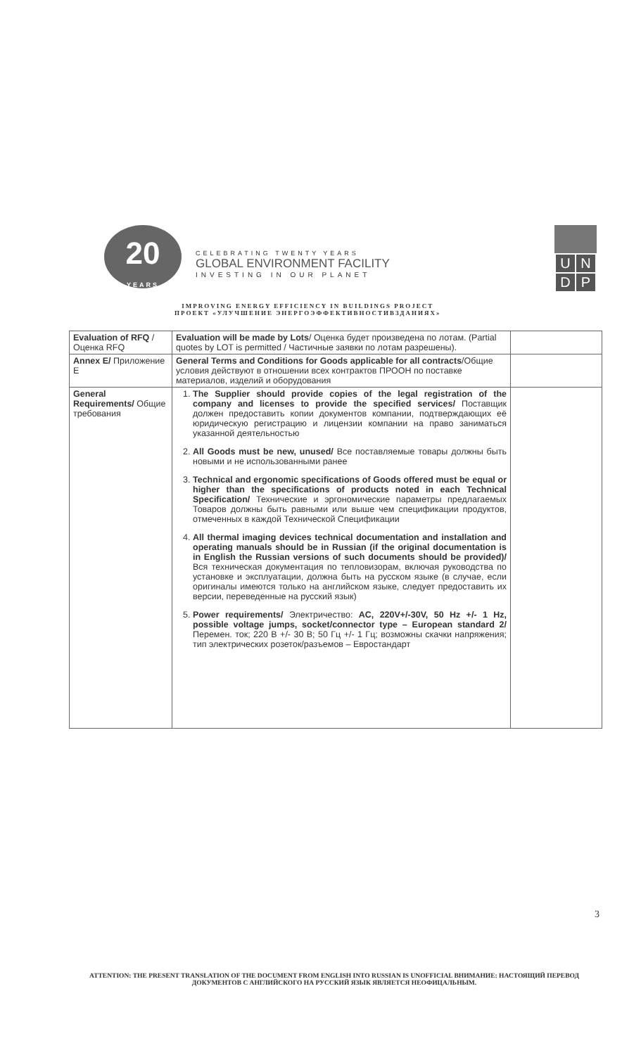20
YEARS
CELEBRATING TWENTY YEARS
GLOBAL ENVIRONMENT FACILITY
INVESTING IN OUR PLANET
| U | N |
| D | P |
IMPROVING ENERGY EFFICIENCY IN BUILDINGS PROJECT
ПРОЕКТ «УЛУЧШЕНИЕ ЭНЕРГОЭФФЕКТИВНОСТИВЗДАНИЯХ»
| Evaluation of RFQ / Оценка RFQ | Evaluation will be made by Lots / Оценка будет произведена по лотам. (Partial quotes by LOT is permitted / Частичные заявки по лотам разрешены). | |
| Annex E/ Приложение E | General Terms and Conditions for Goods applicable for all contracts /Общие условия действуют в отношении всех контрактов ПРООН по поставке материалов, изделий и оборудования | |
| General Requirements/ Общие требования | 1. The Supplier should provide copies of the legal registration of the company and licenses to provide the specified services/ Поставщик должен предоставить копии документов компании, подтверждающих её юридическую регистрацию и лицензии компании на право заниматься указанной деятельностью 2. All Goods must be new, unused/ Все поставляемые товары должны быть новыми и не использованными ранее 3. Technical and ergonomic specifications of Goods offered must be equal or higher than the specifications of products noted in each Technical Specification/ Технические и эргономические параметры предлагаемых Товаров должны быть равными или выше чем спецификации продуктов, отмеченных в каждой Технической Спецификации 4. All thermal imaging devices technical documentation and installation and operating manuals should be in Russian (if the original documentation is in English the Russian versions of such documents should be provided)/ Вся техническая документация по тепловизорам, включая руководства по установке и эксплуатации, должна быть на русском языке (в случае, если оригиналы имеются только на английском языке, следует предоставить их версии, переведенные на русский язык) 5. Power requirements/ Электричество: AC, 220V+/-30V, 50 Hz +/- 1 Hz, possible voltage jumps, socket/connector type – European standard 2/ Перемен. ток; 220 В +/- 30 В; 50 Гц +/- 1 Гц; возможны скачки напряжения; тип электрических розеток/разъемов – Евростандарт | |
3
ATTENTION: THE PRESENT TRANSLATION OF THE DOCUMENT FROM ENGLISH INTO RUSSIAN IS UNOFFICIAL ВНИМАНИЕ: НАСТОЯЩИЙ ПЕРЕВОД ДОКУМЕНТОВ С АНГЛИЙСКОГО НА РУССКИЙ ЯЗЫК ЯВЛЯЕТСЯ НЕОФИЦАЛЬНЫМ.